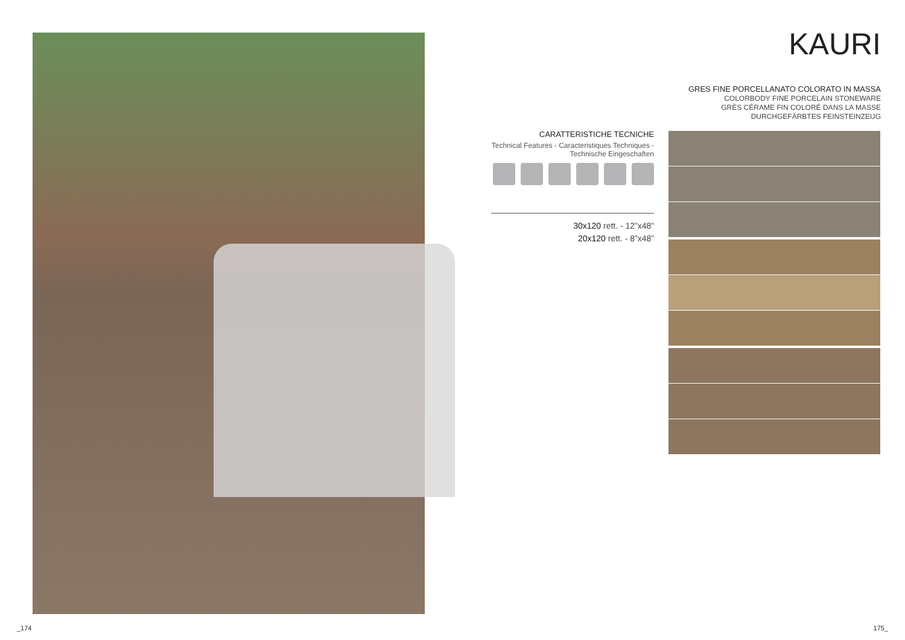KAURI
GRES FINE PORCELLANATO COLORATO IN MASSA
COLORBODY FINE PORCELAIN STONEWARE
GRÈS CÉRAME FIN COLORÉ DANS LA MASSE
DURCHGEFÄRBTES FEINSTEINZEUG
CARATTERISTICHE TECNICHE
Technical Features - Caracteristiques Techniques -Technische Eingeschaften
30x120 rett. - 12”x48”
20x120 rett. - 8”x48”
_174 175_